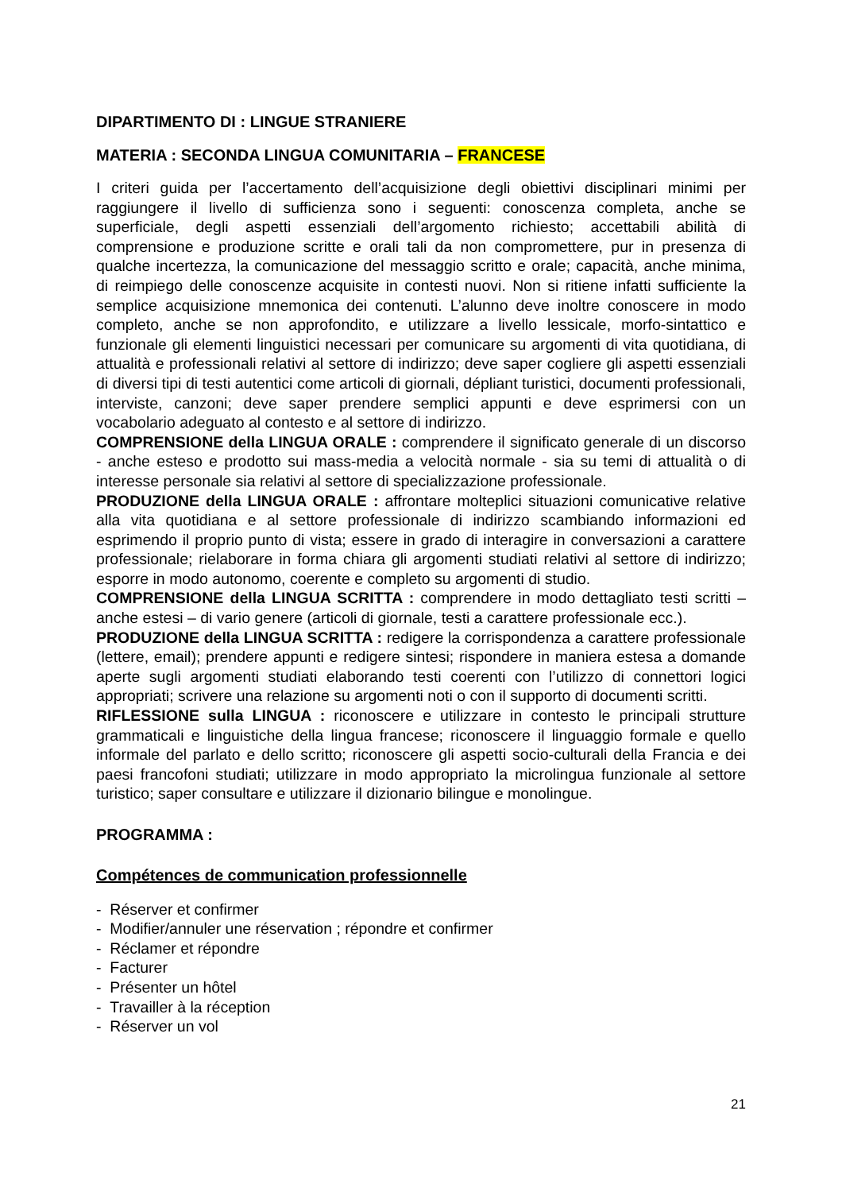DIPARTIMENTO DI : LINGUE STRANIERE
MATERIA : SECONDA LINGUA COMUNITARIA – FRANCESE
I criteri guida per l’accertamento dell’acquisizione degli obiettivi disciplinari minimi per raggiungere il livello di sufficienza sono i seguenti: conoscenza completa, anche se superficiale, degli aspetti essenziali dell’argomento richiesto; accettabili abilità di comprensione e produzione scritte e orali tali da non compromettere, pur in presenza di qualche incertezza, la comunicazione del messaggio scritto e orale; capacità, anche minima, di reimpiego delle conoscenze acquisite in contesti nuovi. Non si ritiene infatti sufficiente la semplice acquisizione mnemonica dei contenuti. L’alunno deve inoltre conoscere in modo completo, anche se non approfondito, e utilizzare a livello lessicale, morfo-sintattico e funzionale gli elementi linguistici necessari per comunicare su argomenti di vita quotidiana, di attualità e professionali relativi al settore di indirizzo; deve saper cogliere gli aspetti essenziali di diversi tipi di testi autentici come articoli di giornali, dépliant turistici, documenti professionali, interviste, canzoni; deve saper prendere semplici appunti e deve esprimersi con un vocabolario adeguato al contesto e al settore di indirizzo.
COMPRENSIONE della LINGUA ORALE : comprendere il significato generale di un discorso - anche esteso e prodotto sui mass-media a velocità normale - sia su temi di attualità o di interesse personale sia relativi al settore di specializzazione professionale.
PRODUZIONE della LINGUA ORALE : affrontare molteplici situazioni comunicative relative alla vita quotidiana e al settore professionale di indirizzo scambiando informazioni ed esprimendo il proprio punto di vista; essere in grado di interagire in conversazioni a carattere professionale; rielaborare in forma chiara gli argomenti studiati relativi al settore di indirizzo; esporre in modo autonomo, coerente e completo su argomenti di studio.
COMPRENSIONE della LINGUA SCRITTA : comprendere in modo dettagliato testi scritti – anche estesi – di vario genere (articoli di giornale, testi a carattere professionale ecc.).
PRODUZIONE della LINGUA SCRITTA : redigere la corrispondenza a carattere professionale (lettere, email); prendere appunti e redigere sintesi; rispondere in maniera estesa a domande aperte sugli argomenti studiati elaborando testi coerenti con l’utilizzo di connettori logici appropriati; scrivere una relazione su argomenti noti o con il supporto di documenti scritti.
RIFLESSIONE sulla LINGUA : riconoscere e utilizzare in contesto le principali strutture grammaticali e linguistiche della lingua francese; riconoscere il linguaggio formale e quello informale del parlato e dello scritto; riconoscere gli aspetti socio-culturali della Francia e dei paesi francofoni studiati; utilizzare in modo appropriato la microlingua funzionale al settore turistico; saper consultare e utilizzare il dizionario bilingue e monolingue.
PROGRAMMA :
Compétences de communication professionnelle
- Réserver et confirmer
- Modifier/annuler une réservation ; répondre et confirmer
- Réclamer et répondre
- Facturer
- Présenter un hôtel
- Travailler à la réception
- Réserver un vol
21